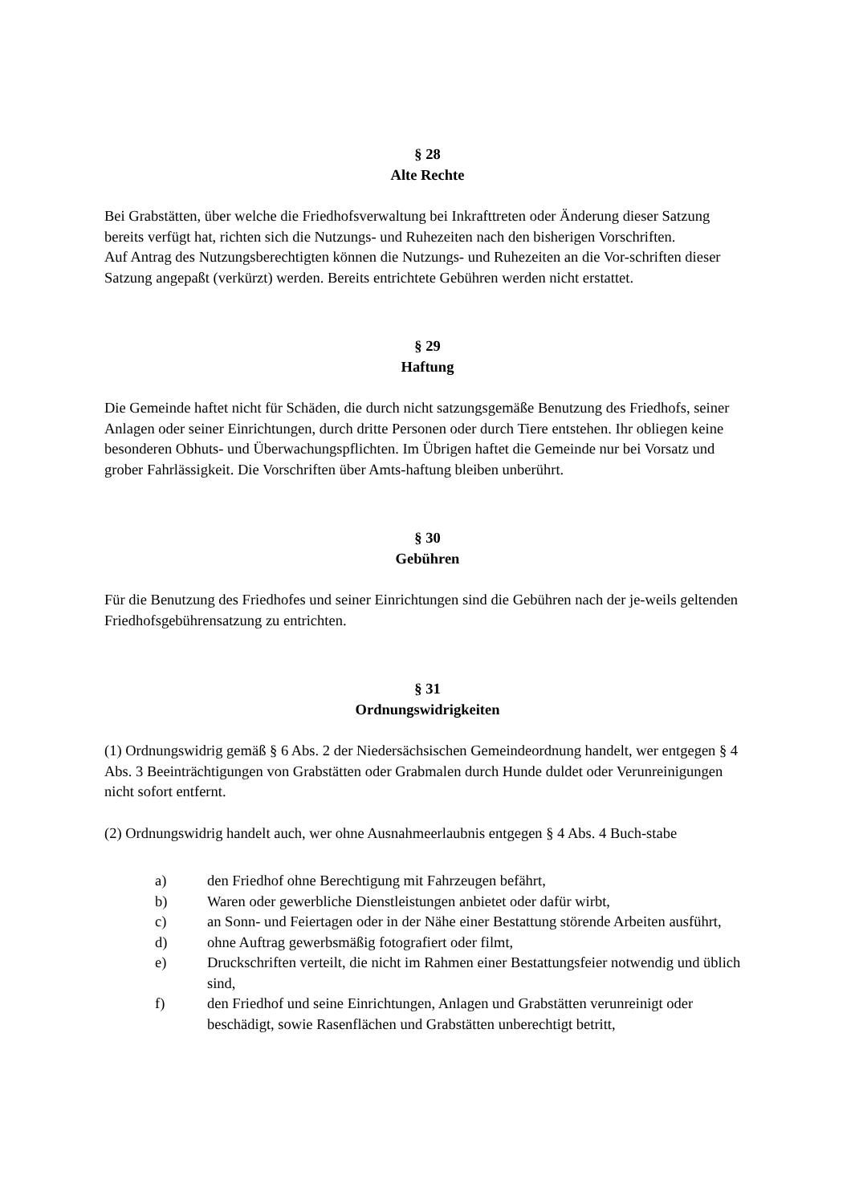§ 28
Alte Rechte
Bei Grabstätten, über welche die Friedhofsverwaltung bei Inkrafttreten oder Änderung dieser Satzung bereits verfügt hat, richten sich die Nutzungs- und Ruhezeiten nach den bisherigen Vorschriften.
Auf Antrag des Nutzungsberechtigten können die Nutzungs- und Ruhezeiten an die Vor-schriften dieser Satzung angepaßt (verkürzt) werden. Bereits entrichtete Gebühren werden nicht erstattet.
§ 29
Haftung
Die Gemeinde haftet nicht für Schäden, die durch nicht satzungsgemäße Benutzung des Friedhofs, seiner Anlagen oder seiner Einrichtungen, durch dritte Personen oder durch Tiere entstehen. Ihr obliegen keine besonderen Obhuts- und Überwachungspflichten. Im Übrigen haftet die Gemeinde nur bei Vorsatz und grober Fahrlässigkeit. Die Vorschriften über Amts-haftung bleiben unberührt.
§ 30
Gebühren
Für die Benutzung des Friedhofes und seiner Einrichtungen sind die Gebühren nach der je-weils geltenden Friedhofsgebührensatzung zu entrichten.
§ 31
Ordnungswidrigkeiten
(1) Ordnungswidrig gemäß § 6 Abs. 2 der Niedersächsischen Gemeindeordnung handelt, wer entgegen § 4 Abs. 3 Beeinträchtigungen von Grabstätten oder Grabmalen durch Hunde duldet oder Verunreinigungen nicht sofort entfernt.
(2) Ordnungswidrig handelt auch, wer ohne Ausnahmeerlaubnis entgegen § 4 Abs. 4 Buch-stabe
a) den Friedhof ohne Berechtigung mit Fahrzeugen befährt,
b) Waren oder gewerbliche Dienstleistungen anbietet oder dafür wirbt,
c) an Sonn- und Feiertagen oder in der Nähe einer Bestattung störende Arbeiten ausführt,
d) ohne Auftrag gewerbsmäßig fotografiert oder filmt,
e) Druckschriften verteilt, die nicht im Rahmen einer Bestattungsfeier notwendig und üblich sind,
f) den Friedhof und seine Einrichtungen, Anlagen und Grabstätten verunreinigt oder beschädigt, sowie Rasenflächen und Grabstätten unberechtigt betritt,